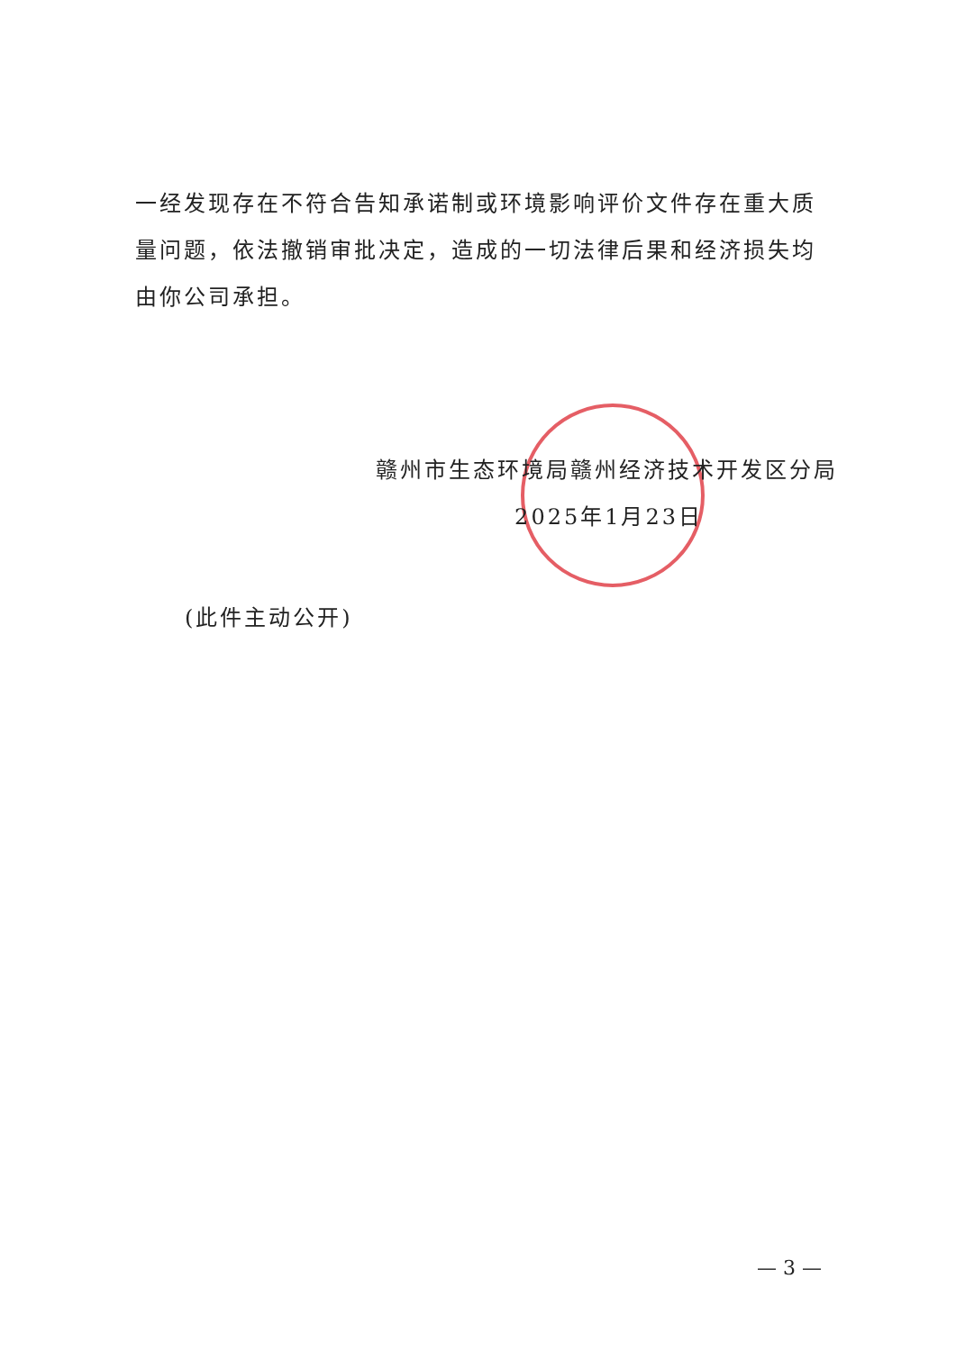一经发现存在不符合告知承诺制或环境影响评价文件存在重大质量问题，依法撤销审批决定，造成的一切法律后果和经济损失均由你公司承担。
赣州市生态环境局赣州经济技术开发区分局
2025年1月23日
(此件主动公开)
— 3 —